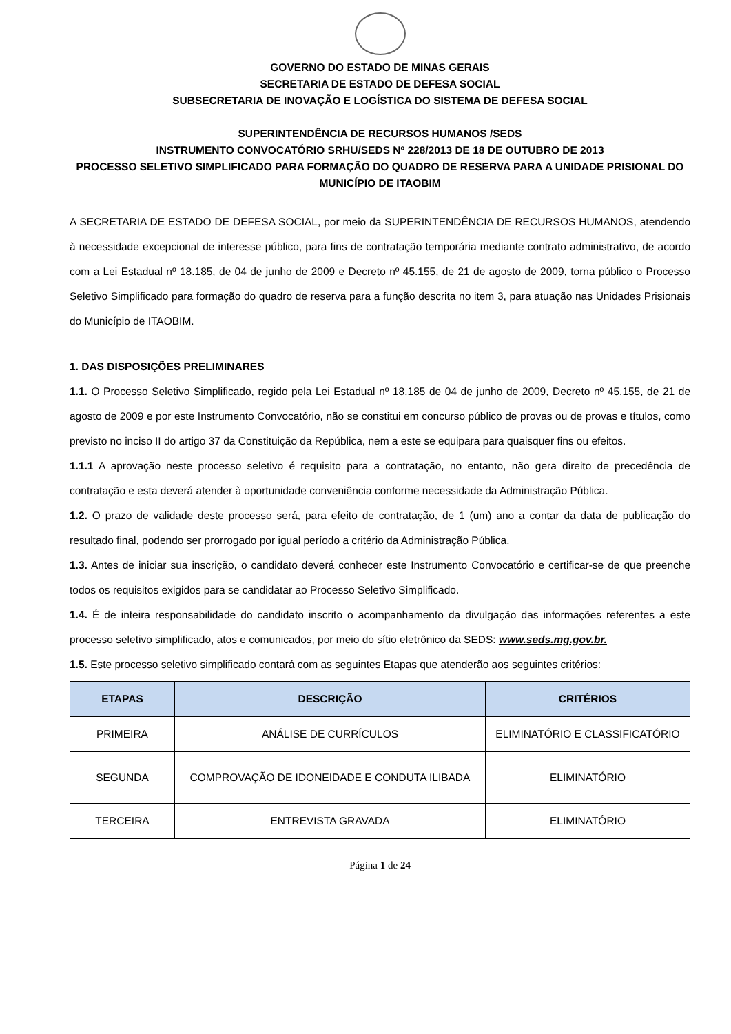GOVERNO DO ESTADO DE MINAS GERAIS
SECRETARIA DE ESTADO DE DEFESA SOCIAL
SUBSECRETARIA DE INOVAÇÃO E LOGÍSTICA DO SISTEMA DE DEFESA SOCIAL
SUPERINTENDÊNCIA DE RECURSOS HUMANOS /SEDS
INSTRUMENTO CONVOCATÓRIO SRHU/SEDS Nº 228/2013 DE 18 DE OUTUBRO DE 2013
PROCESSO SELETIVO SIMPLIFICADO PARA FORMAÇÃO DO QUADRO DE RESERVA PARA A UNIDADE PRISIONAL DO MUNICÍPIO DE ITAOBIM
A SECRETARIA DE ESTADO DE DEFESA SOCIAL, por meio da SUPERINTENDÊNCIA DE RECURSOS HUMANOS, atendendo à necessidade excepcional de interesse público, para fins de contratação temporária mediante contrato administrativo, de acordo com a Lei Estadual nº 18.185, de 04 de junho de 2009 e Decreto nº 45.155, de 21 de agosto de 2009, torna público o Processo Seletivo Simplificado para formação do quadro de reserva para a função descrita no item 3, para atuação nas Unidades Prisionais do Município de ITAOBIM.
1. DAS DISPOSIÇÕES PRELIMINARES
1.1. O Processo Seletivo Simplificado, regido pela Lei Estadual nº 18.185 de 04 de junho de 2009, Decreto nº 45.155, de 21 de agosto de 2009 e por este Instrumento Convocatório, não se constitui em concurso público de provas ou de provas e títulos, como previsto no inciso II do artigo 37 da Constituição da República, nem a este se equipara para quaisquer fins ou efeitos.
1.1.1 A aprovação neste processo seletivo é requisito para a contratação, no entanto, não gera direito de precedência de contratação e esta deverá atender à oportunidade conveniência conforme necessidade da Administração Pública.
1.2. O prazo de validade deste processo será, para efeito de contratação, de 1 (um) ano a contar da data de publicação do resultado final, podendo ser prorrogado por igual período a critério da Administração Pública.
1.3. Antes de iniciar sua inscrição, o candidato deverá conhecer este Instrumento Convocatório e certificar-se de que preenche todos os requisitos exigidos para se candidatar ao Processo Seletivo Simplificado.
1.4. É de inteira responsabilidade do candidato inscrito o acompanhamento da divulgação das informações referentes a este processo seletivo simplificado, atos e comunicados, por meio do sítio eletrônico da SEDS: www.seds.mg.gov.br.
1.5. Este processo seletivo simplificado contará com as seguintes Etapas que atenderão aos seguintes critérios:
| ETAPAS | DESCRIÇÃO | CRITÉRIOS |
| --- | --- | --- |
| PRIMEIRA | ANÁLISE DE CURRÍCULOS | ELIMINATÓRIO E CLASSIFICATÓRIO |
| SEGUNDA | COMPROVAÇÃO DE IDONEIDADE E CONDUTA ILIBADA | ELIMINATÓRIO |
| TERCEIRA | ENTREVISTA GRAVADA | ELIMINATÓRIO |
Página 1 de 24